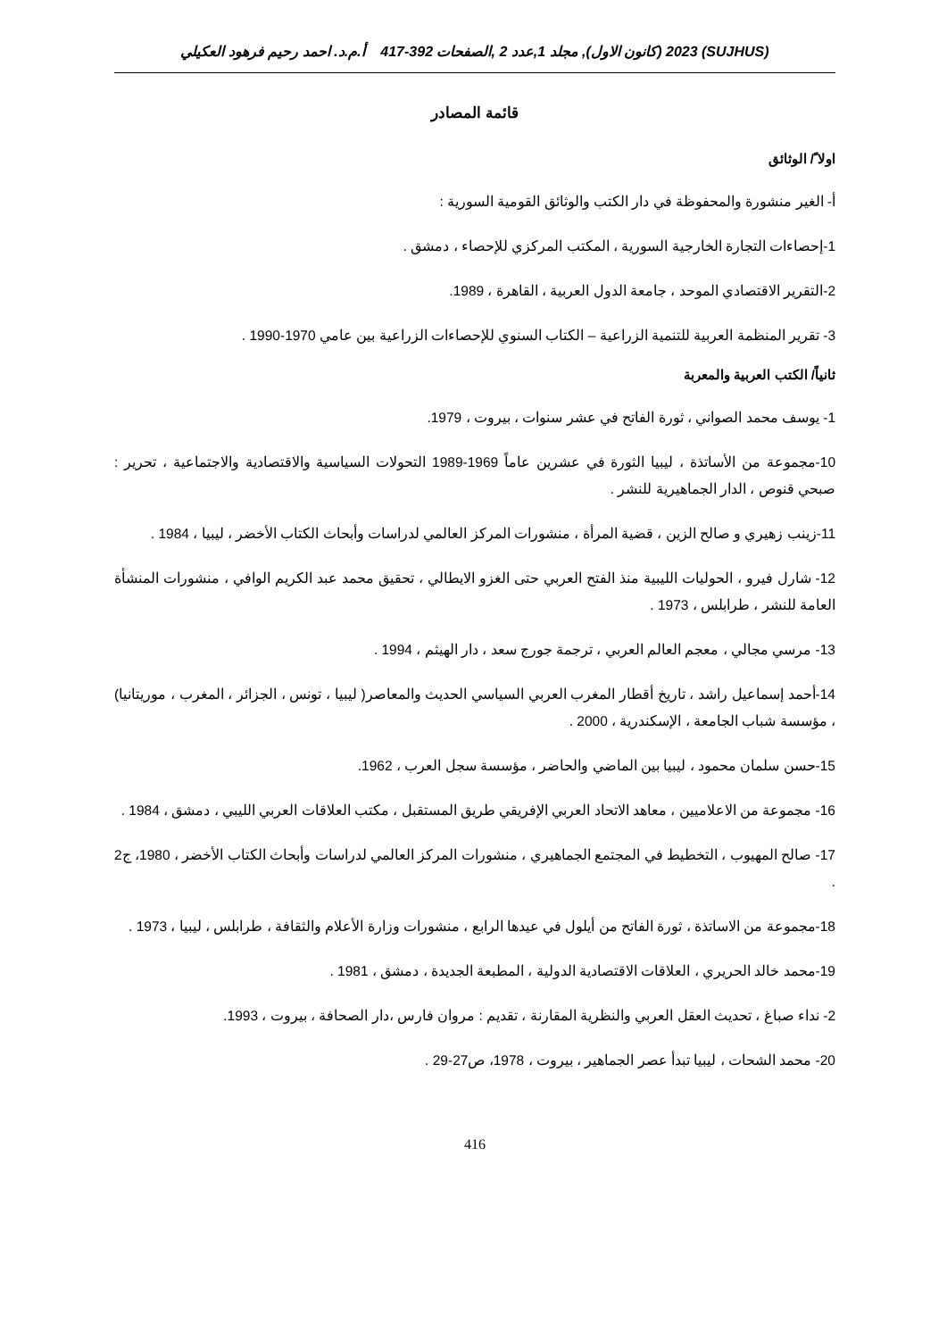(SUJHUS) 2023 (كانون الاول), مجلد 1,عدد 2 ,الصفحات 392-417 أ.م.د. احمد رحيم فرهود العكيلي
قائمة المصادر
اولا ً/ الوثائق
أ- الغير منشورة والمحفوظة في دار الكتب والوثائق القومية السورية :
1-إحصاءات التجارة الخارجية السورية ، المكتب المركزي للإحصاء ، دمشق .
2-التقرير الاقتصادي الموحد ، جامعة الدول العربية ، القاهرة ، 1989.
3- تقرير المنظمة العربية للتنمية الزراعية – الكتاب السنوي للإحصاءات الزراعية بين عامي 1970-1990 .
ثانياً/ الكتب العربية والمعربة
1- يوسف محمد الصواني ، ثورة الفاتح في عشر سنوات ، بيروت ، 1979.
10-مجموعة من الأساتذة ، ليبيا الثورة في عشرين عاماً 1969-1989 التحولات السياسية والاقتصادية والاجتماعية ، تحرير : صبحي قنوص ، الدار الجماهيرية للنشر .
11-زينب زهيري و صالح الزين ، قضية المرأة ، منشورات المركز العالمي لدراسات وأبحاث الكتاب الأخضر ، ليبيا ، 1984 .
12- شارل فيرو ، الحوليات الليبية منذ الفتح العربي حتى الغزو الايطالي ، تحقيق محمد عبد الكريم الوافي ، منشورات المنشأة العامة للنشر ، طرابلس ، 1973 .
13- مرسي مجالي ، معجم العالم العربي ، ترجمة جورج سعد ، دار الهيثم ، 1994 .
14-أحمد إسماعيل راشد ، تاريخ أقطار المغرب العربي السياسي الحديث والمعاصر( ليبيا ، تونس ، الجزائر ، المغرب ، موريتانيا) ، مؤسسة شباب الجامعة ، الإسكندرية ، 2000 .
15-حسن سلمان محمود ، ليبيا بين الماضي والحاضر ، مؤسسة سجل العرب ، 1962.
16- مجموعة من الاعلاميين ، معاهد الاتحاد العربي الإفريقي طريق المستقبل ، مكتب العلاقات العربي الليبي ، دمشق ، 1984 .
17- صالح المهيوب ، التخطيط في المجتمع الجماهيري ، منشورات المركز العالمي لدراسات وأبحاث الكتاب الأخضر ، 1980، ج2 .
18-مجموعة من الاساتذة ، ثورة الفاتح من أيلول في عيدها الرابع ، منشورات وزارة الأعلام والثقافة ، طرابلس ، ليبيا ، 1973 .
19-محمد خالد الحريري ، العلاقات الاقتصادية الدولية ، المطبعة الجديدة ، دمشق ، 1981 .
2- نداء صباغ ، تحديث العقل العربي والنظرية المقارنة ، تقديم : مروان فارس ،دار الصحافة ، بيروت ، 1993.
20- محمد الشحات ، ليبيا تبدأ عصر الجماهير ، بيروت ، 1978، ص27-29 .
416